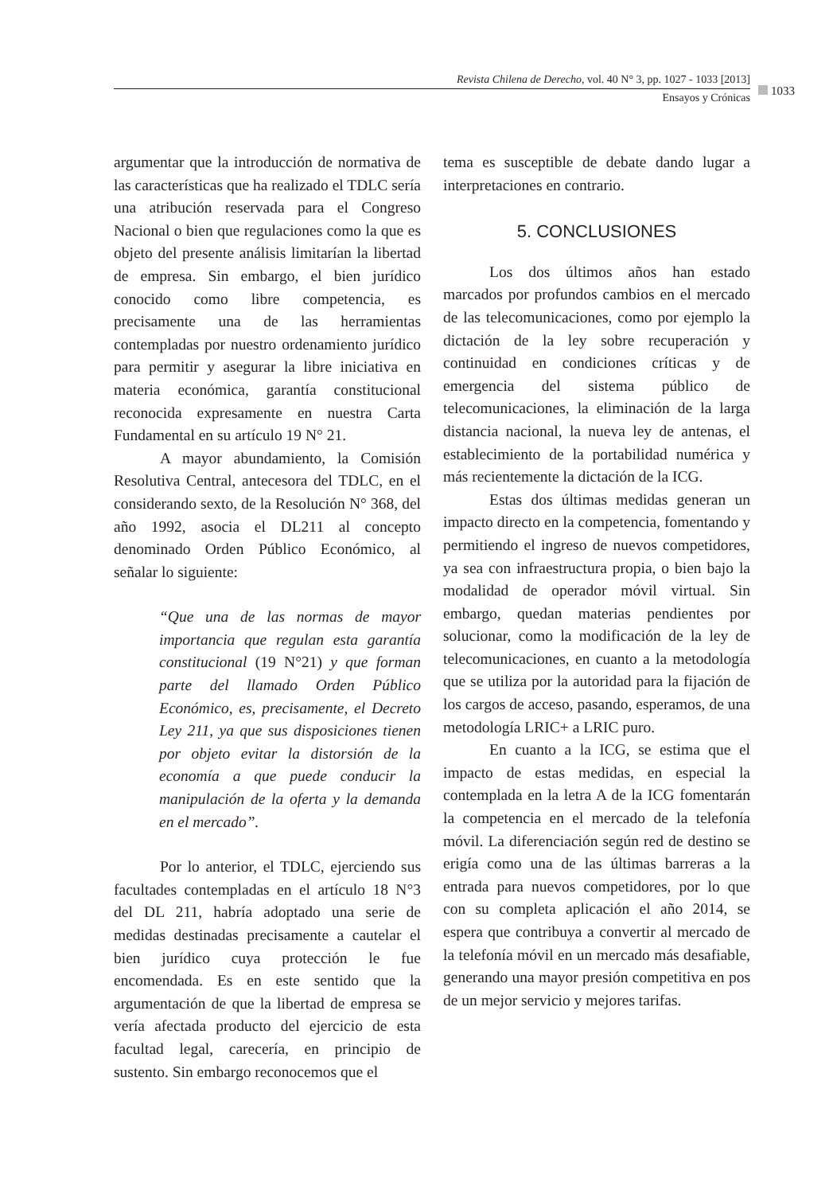Revista Chilena de Derecho, vol. 40 N° 3, pp. 1027 - 1033 [2013]
Ensayos y Crónicas
1033
argumentar que la introducción de normativa de las características que ha realizado el TDLC sería una atribución reservada para el Congreso Nacional o bien que regulaciones como la que es objeto del presente análisis limitarían la libertad de empresa. Sin embargo, el bien jurídico conocido como libre competencia, es precisamente una de las herramientas contempladas por nuestro ordenamiento jurídico para permitir y asegurar la libre iniciativa en materia económica, garantía constitucional reconocida expresamente en nuestra Carta Fundamental en su artículo 19 N° 21.
A mayor abundamiento, la Comisión Resolutiva Central, antecesora del TDLC, en el considerando sexto, de la Resolución N° 368, del año 1992, asocia el DL211 al concepto denominado Orden Público Económico, al señalar lo siguiente:
“Que una de las normas de mayor importancia que regulan esta garantía constitucional (19 N°21) y que forman parte del llamado Orden Público Económico, es, precisamente, el Decreto Ley 211, ya que sus disposiciones tienen por objeto evitar la distorsión de la economía a que puede conducir la manipulación de la oferta y la demanda en el mercado”.
Por lo anterior, el TDLC, ejerciendo sus facultades contempladas en el artículo 18 N°3 del DL 211, habría adoptado una serie de medidas destinadas precisamente a cautelar el bien jurídico cuya protección le fue encomendada. Es en este sentido que la argumentación de que la libertad de empresa se vería afectada producto del ejercicio de esta facultad legal, carecería, en principio de sustento. Sin embargo reconocemos que el
tema es susceptible de debate dando lugar a interpretaciones en contrario.
5. CONCLUSIONES
Los dos últimos años han estado marcados por profundos cambios en el mercado de las telecomunicaciones, como por ejemplo la dictación de la ley sobre recuperación y continuidad en condiciones críticas y de emergencia del sistema público de telecomunicaciones, la eliminación de la larga distancia nacional, la nueva ley de antenas, el establecimiento de la portabilidad numérica y más recientemente la dictación de la ICG.
Estas dos últimas medidas generan un impacto directo en la competencia, fomentando y permitiendo el ingreso de nuevos competidores, ya sea con infraestructura propia, o bien bajo la modalidad de operador móvil virtual. Sin embargo, quedan materias pendientes por solucionar, como la modificación de la ley de telecomunicaciones, en cuanto a la metodología que se utiliza por la autoridad para la fijación de los cargos de acceso, pasando, esperamos, de una metodología LRIC+ a LRIC puro.
En cuanto a la ICG, se estima que el impacto de estas medidas, en especial la contemplada en la letra A de la ICG fomentarán la competencia en el mercado de la telefonía móvil. La diferenciación según red de destino se erigía como una de las últimas barreras a la entrada para nuevos competidores, por lo que con su completa aplicación el año 2014, se espera que contribuya a convertir al mercado de la telefonía móvil en un mercado más desafiable, generando una mayor presión competitiva en pos de un mejor servicio y mejores tarifas.